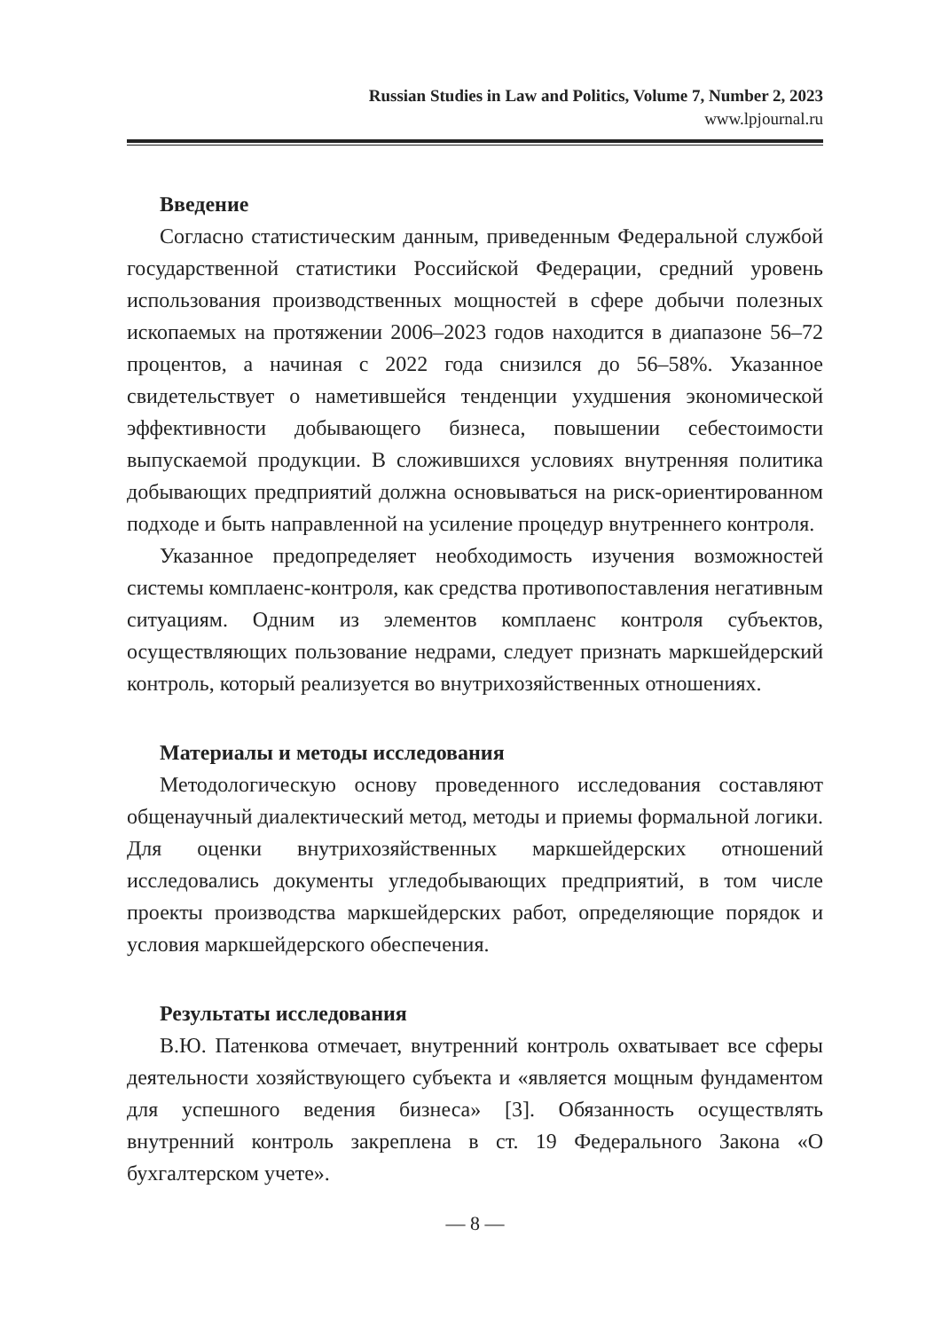Russian Studies in Law and Politics, Volume 7, Number 2, 2023
www.lpjournal.ru
Введение
Согласно статистическим данным, приведенным Федеральной службой государственной статистики Российской Федерации, средний уровень использования производственных мощностей в сфере добычи полезных ископаемых на протяжении 2006–2023 годов находится в диапазоне 56–72 процентов, а начиная с 2022 года снизился до 56–58%. Указанное свидетельствует о наметившейся тенденции ухудшения экономической эффективности добывающего бизнеса, повышении себестоимости выпускаемой продукции. В сложившихся условиях внутренняя политика добывающих предприятий должна основываться на риск-ориентированном подходе и быть направленной на усиление процедур внутреннего контроля.
Указанное предопределяет необходимость изучения возможностей системы комплаенс-контроля, как средства противопоставления негативным ситуациям. Одним из элементов комплаенс контроля субъектов, осуществляющих пользование недрами, следует признать маркшейдерский контроль, который реализуется во внутрихозяйственных отношениях.
Материалы и методы исследования
Методологическую основу проведенного исследования составляют общенаучный диалектический метод, методы и приемы формальной логики. Для оценки внутрихозяйственных маркшейдерских отношений исследовались документы угледобывающих предприятий, в том числе проекты производства маркшейдерских работ, определяющие порядок и условия маркшейдерского обеспечения.
Результаты исследования
В.Ю. Патенкова отмечает, внутренний контроль охватывает все сферы деятельности хозяйствующего субъекта и «является мощным фундаментом для успешного ведения бизнеса» [3]. Обязанность осуществлять внутренний контроль закреплена в ст. 19 Федерального Закона «О бухгалтерском учете».
— 8 —